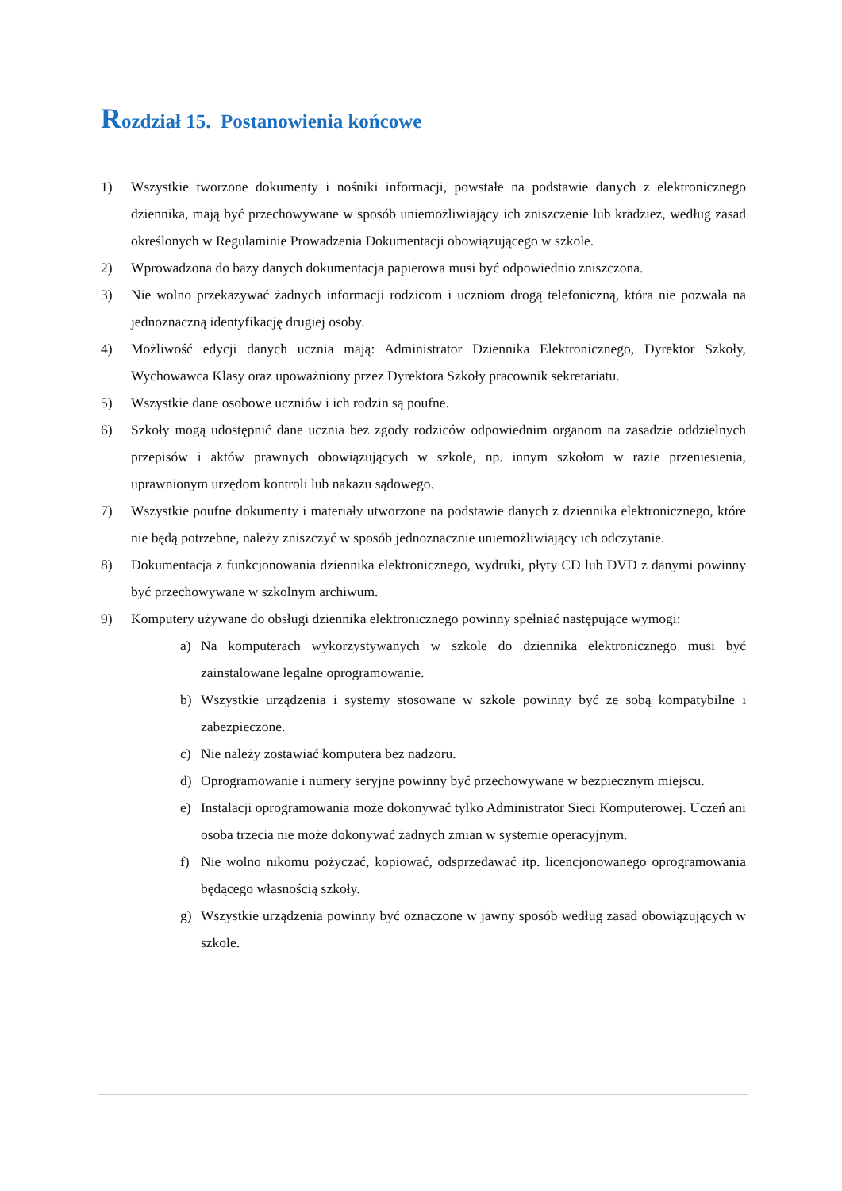Rozdział 15. Postanowienia końcowe
1) Wszystkie tworzone dokumenty i nośniki informacji, powstałe na podstawie danych z elektronicznego dziennika, mają być przechowywane w sposób uniemożliwiający ich zniszczenie lub kradzież, według zasad określonych w Regulaminie Prowadzenia Dokumentacji obowiązującego w szkole.
2) Wprowadzona do bazy danych dokumentacja papierowa musi być odpowiednio zniszczona.
3) Nie wolno przekazywać żadnych informacji rodzicom i uczniom drogą telefoniczną, która nie pozwala na jednoznaczną identyfikację drugiej osoby.
4) Możliwość edycji danych ucznia mają: Administrator Dziennika Elektronicznego, Dyrektor Szkoły, Wychowawca Klasy oraz upoważniony przez Dyrektora Szkoły pracownik sekretariatu.
5) Wszystkie dane osobowe uczniów i ich rodzin są poufne.
6) Szkoły mogą udostępnić dane ucznia bez zgody rodziców odpowiednim organom na zasadzie oddzielnych przepisów i aktów prawnych obowiązujących w szkole, np. innym szkołom w razie przeniesienia, uprawnionym urzędom kontroli lub nakazu sądowego.
7) Wszystkie poufne dokumenty i materiały utworzone na podstawie danych z dziennika elektronicznego, które nie będą potrzebne, należy zniszczyć w sposób jednoznacznie uniemożliwiający ich odczytanie.
8) Dokumentacja z funkcjonowania dziennika elektronicznego, wydruki, płyty CD lub DVD z danymi powinny być przechowywane w szkolnym archiwum.
9) Komputery używane do obsługi dziennika elektronicznego powinny spełniać następujące wymogi:
a) Na komputerach wykorzystywanych w szkole do dziennika elektronicznego musi być zainstalowane legalne oprogramowanie.
b) Wszystkie urządzenia i systemy stosowane w szkole powinny być ze sobą kompatybilne i zabezpieczone.
c) Nie należy zostawiać komputera bez nadzoru.
d) Oprogramowanie i numery seryjne powinny być przechowywane w bezpiecznym miejscu.
e) Instalacji oprogramowania może dokonywać tylko Administrator Sieci Komputerowej. Uczeń ani osoba trzecia nie może dokonywać żadnych zmian w systemie operacyjnym.
f) Nie wolno nikomu pożyczać, kopiować, odsprzedawać itp. licencjonowanego oprogramowania będącego własnością szkoły.
g) Wszystkie urządzenia powinny być oznaczone w jawny sposób według zasad obowiązujących w szkole.